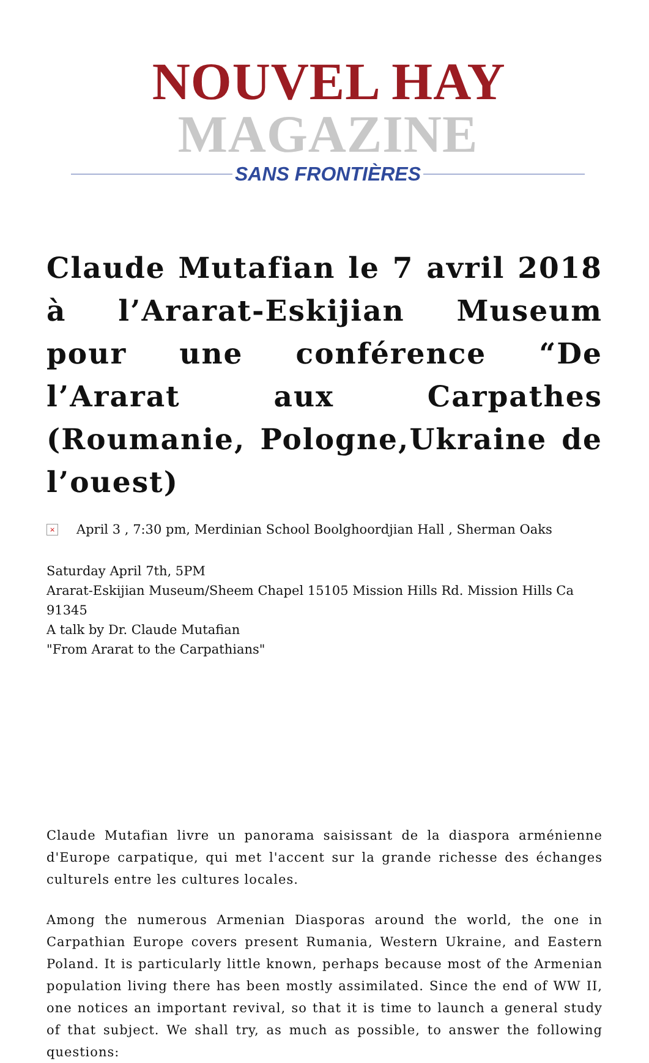NOUVEL HAY MAGAZINE
SANS FRONTIÈRES
Claude Mutafian le 7 avril 2018 à l’Ararat-Eskijian Museum pour une conférence “De l’Ararat aux Carpathes (Roumanie, Pologne,Ukraine de l’ouest)
×
April 3 , 7:30 pm, Merdinian School Boolghoordjian Hall , Sherman Oaks
Saturday April 7th, 5PM
Ararat-Eskijian Museum/Sheem Chapel 15105 Mission Hills Rd. Mission Hills Ca 91345
A talk by Dr. Claude Mutafian
"From Ararat to the Carpathians"
Claude Mutafian livre un panorama saisissant de la diaspora arménienne d'Europe carpatique, qui met l'accent sur la grande richesse des échanges culturels entre les cultures locales.
Among the numerous Armenian Diasporas around the world, the one in Carpathian Europe covers present Rumania, Western Ukraine, and Eastern Poland. It is particularly little known, perhaps because most of the Armenian population living there has been mostly assimilated. Since the end of WW II, one notices an important revival, so that it is time to launch a general study of that subject. We shall try, as much as possible, to answer the following questions: